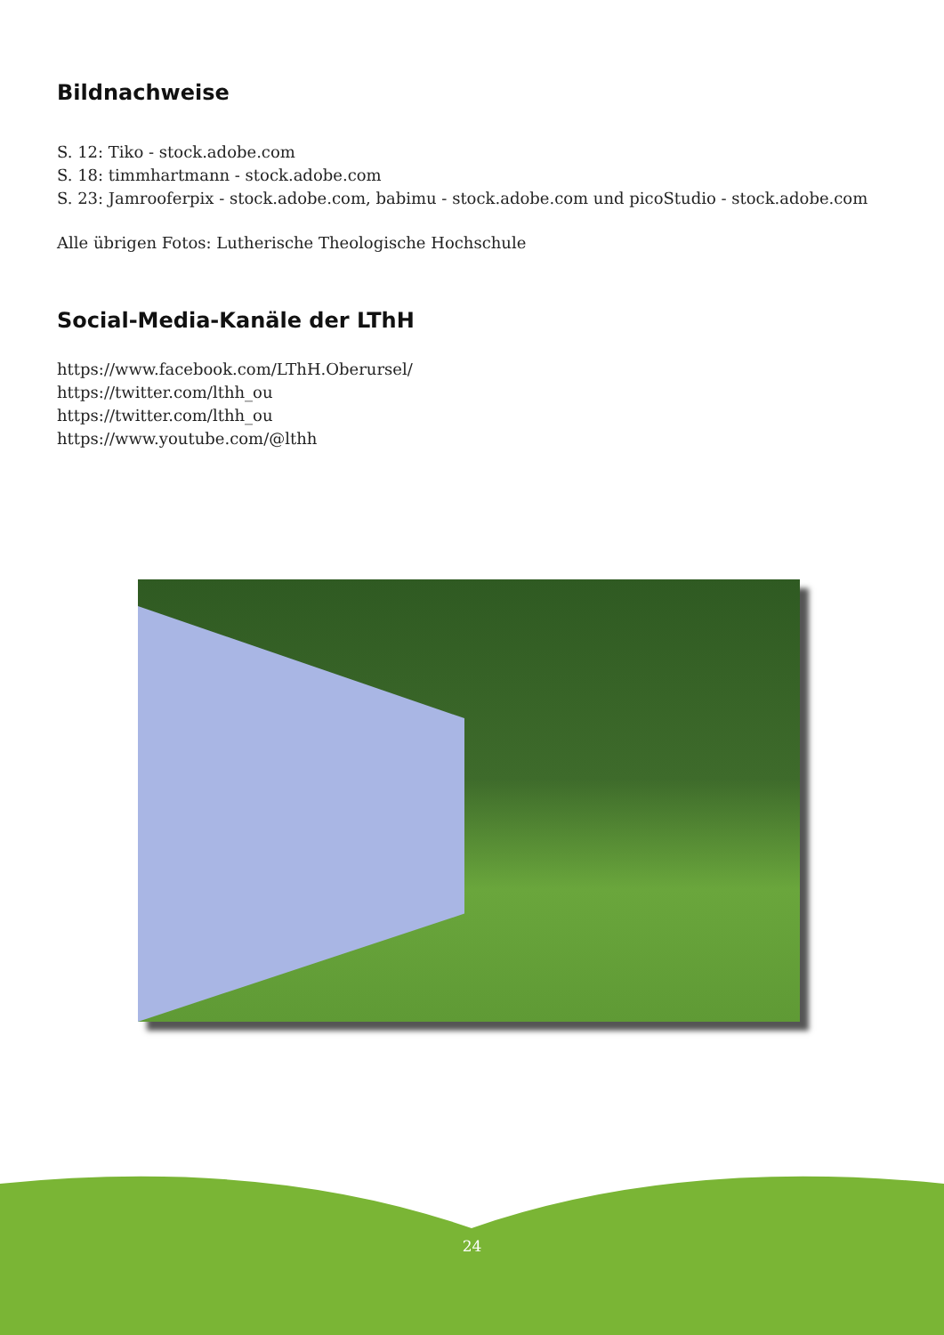Bildnachweise
S. 12: Tiko - stock.adobe.com
S. 18: timmhartmann - stock.adobe.com
S. 23: Jamrooferpix - stock.adobe.com, babimu - stock.adobe.com und picoStudio - stock.adobe.com
Alle übrigen Fotos: Lutherische Theologische Hochschule
Social-Media-Kanäle der LThH
https://www.facebook.com/LThH.Oberursel/
https://twitter.com/lthh_ou
https://twitter.com/lthh_ou
https://www.youtube.com/@lthh
24